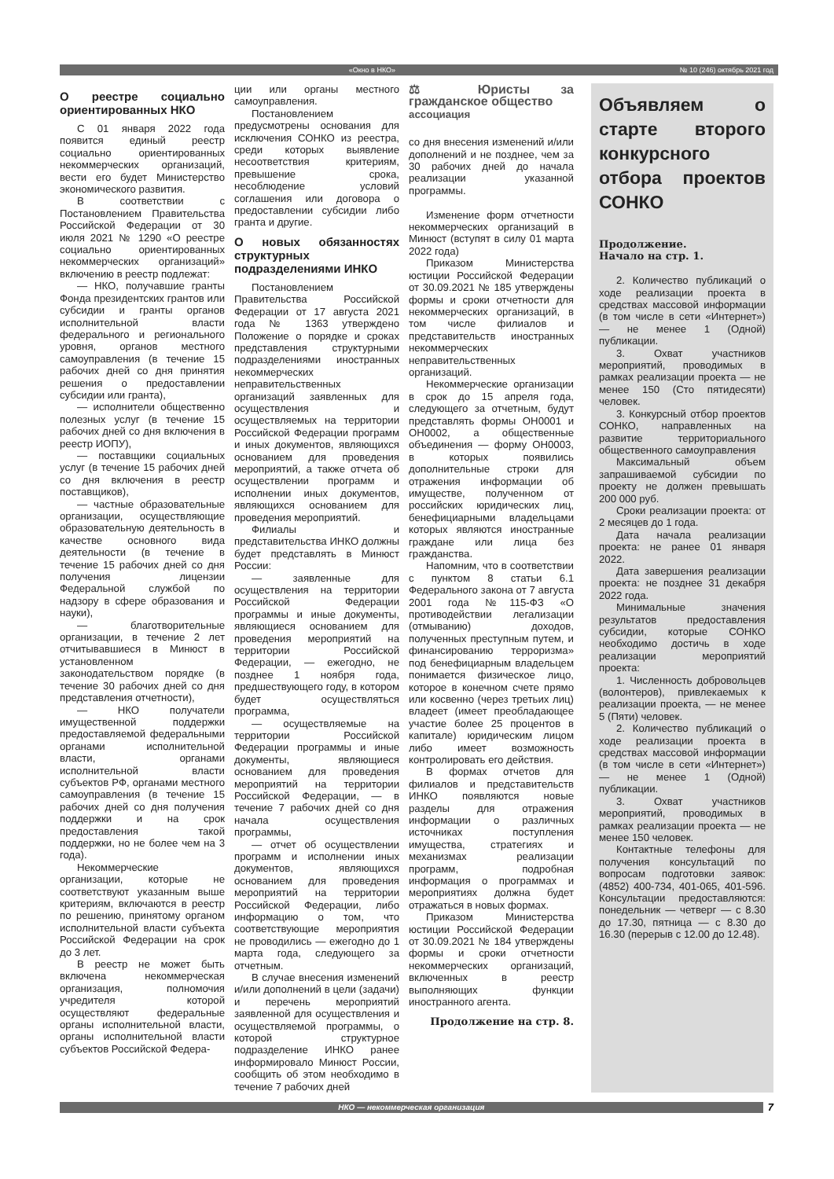«Окно в НКО» № 10 (246) октябрь 2021 год
О реестре социально ориентированных НКО
С 01 января 2022 года появится единый реестр социально ориентированных некоммерческих организаций, вести его будет Министерство экономического развития.
В соответствии с Постановлением Правительства Российской Федерации от 30 июля 2021 № 1290 «О реестре социально ориентированных некоммерческих организаций» включению в реестр подлежат:
— НКО, получавшие гранты Фонда президентских грантов или субсидии и гранты органов исполнительной власти федерального и регионального уровня, органов местного самоуправления (в течение 15 рабочих дней со дня принятия решения о предоставлении субсидии или гранта),
— исполнители общественно полезных услуг (в течение 15 рабочих дней со дня включения в реестр ИОПУ),
— поставщики социальных услуг (в течение 15 рабочих дней со дня включения в реестр поставщиков),
— частные образовательные организации, осуществляющие образовательную деятельность в качестве основного вида деятельности (в течение в течение 15 рабочих дней со дня получения лицензии Федеральной службой по надзору в сфере образования и науки),
— благотворительные организации, в течение 2 лет отчитывавшиеся в Минюст в установленном законодательством порядке (в течение 30 рабочих дней со дня представления отчетности),
— НКО получатели имущественной поддержки предоставляемой федеральными органами исполнительной власти, органами исполнительной власти субъектов РФ, органами местного самоуправления (в течение 15 рабочих дней со дня получения поддержки и на срок предоставления такой поддержки, но не более чем на 3 года).
Некоммерческие организации, которые не соответствуют указанным выше критериям, включаются в реестр по решению, принятому органом исполнительной власти субъекта Российской Федерации на срок до 3 лет.
В реестр не может быть включена некоммерческая организация, полномочия учредителя которой осуществляют федеральные органы исполнительной власти, органы исполнительной власти субъектов Российской Федера-
ции или органы местного самоуправления.
Постановлением предусмотрены основания для исключения СОНКО из реестра, среди которых выявление несоответствия критериям, превышение срока, несоблюдение условий соглашения или договора о предоставлении субсидии либо гранта и другие.
О новых обязанностях структурных подразделениями ИНКО
Постановлением Правительства Российской Федерации от 17 августа 2021 года № 1363 утверждено Положение о порядке и сроках представления структурными подразделениями иностранных некоммерческих неправительственных организаций заявленных для осуществления и осуществляемых на территории Российской Федерации программ и иных документов, являющихся основанием для проведения мероприятий, а также отчета об осуществлении программ и исполнении иных документов, являющихся основанием для проведения мероприятий.
Филиалы и представительства ИНКО должны будет представлять в Минюст России:
— заявленные для осуществления на территории Российской Федерации программы и иные документы, являющиеся основанием для проведения мероприятий на территории Российской Федерации, — ежегодно, не позднее 1 ноября года, предшествующего году, в котором будет осуществляться программа,
— осуществляемые на территории Российской Федерации программы и иные документы, являющиеся основанием для проведения мероприятий на территории Российской Федерации, — в течение 7 рабочих дней со дня начала осуществления программы,
— отчет об осуществлении программ и исполнении иных документов, являющихся основанием для проведения мероприятий на территории Российской Федерации, либо информацию о том, что соответствующие мероприятия не проводились — ежегодно до 1 марта года, следующего за отчетным.
В случае внесения изменений и/или дополнений в цели (задачи) и перечень мероприятий заявленной для осуществления и осуществляемой программы, о которой структурное подразделение ИНКО ранее информировало Минюст России, сообщить об этом необходимо в течение 7 рабочих дней
⚖ Юристы за гражданское общество
ассоциация
со дня внесения изменений и/или дополнений и не позднее, чем за 30 рабочих дней до начала реализации указанной программы.
Изменение форм отчетности некоммерческих организаций в Минюст (вступят в силу 01 марта 2022 года)
Приказом Министерства юстиции Российской Федерации от 30.09.2021 № 185 утверждены формы и сроки отчетности для некоммерческих организаций, в том числе филиалов и представительств иностранных некоммерческих неправительственных организаций.
Некоммерческие организации в срок до 15 апреля года, следующего за отчетным, будут представлять формы ОН0001 и ОН0002, а общественные объединения — форму ОН0003, в которых появились дополнительные строки для отражения информации об имуществе, полученном от российских юридических лиц, бенефициарными владельцами которых являются иностранные граждане или лица без гражданства.
Напомним, что в соответствии с пунктом 8 статьи 6.1 Федерального закона от 7 августа 2001 года №115-ФЗ «О противодействии легализации (отмыванию) доходов, полученных преступным путем, и финансированию терроризма» под бенефициарным владельцем понимается физическое лицо, которое в конечном счете прямо или косвенно (через третьих лиц) владеет (имеет преобладающее участие более 25 процентов в капитале) юридическим лицом либо имеет возможность контролировать его действия.
В формах отчетов для филиалов и представительств ИНКО появляются новые разделы для отражения информации о различных источниках поступления имущества, стратегиях и механизмах реализации программ, подробная информация о программах и мероприятиях должна будет отражаться в новых формах.
Приказом Министерства юстиции Российской Федерации от 30.09.2021 № 184 утверждены формы и сроки отчетности некоммерческих организаций, включенных в реестр выполняющих функции иностранного агента.
Продолжение на стр. 8.
Объявляем о старте второго конкурсного отбора проектов СОНКО
Продолжение.
Начало на стр. 1.
2. Количество публикаций о ходе реализации проекта в средствах массовой информации (в том числе в сети «Интернет») — не менее 1 (Одной) публикации.
3. Охват участников мероприятий, проводимых в рамках реализации проекта — не менее 150 (Сто пятидесяти) человек.
3. Конкурсный отбор проектов СОНКО, направленных на развитие территориального общественного самоуправления
Максимальный объем запрашиваемой субсидии по проекту не должен превышать 200 000 руб.
Сроки реализации проекта: от 2 месяцев до 1 года.
Дата начала реализации проекта: не ранее 01 января 2022.
Дата завершения реализации проекта: не позднее 31 декабря 2022 года.
Минимальные значения результатов предоставления субсидии, которые СОНКО необходимо достичь в ходе реализации мероприятий проекта:
1. Численность добровольцев (волонтеров), привлекаемых к реализации проекта, — не менее 5 (Пяти) человек.
2. Количество публикаций о ходе реализации проекта в средствах массовой информации (в том числе в сети «Интернет») — не менее 1 (Одной) публикации.
3. Охват участников мероприятий, проводимых в рамках реализации проекта — не менее 150 человек.
Контактные телефоны для получения консультаций по вопросам подготовки заявок: (4852) 400-734, 401-065, 401-596. Консультации предоставляются: понедельник — четверг — с 8.30 до 17.30, пятница — с 8.30 до 16.30 (перерыв с 12.00 до 12.48).
НКО — некоммерческая организация 7